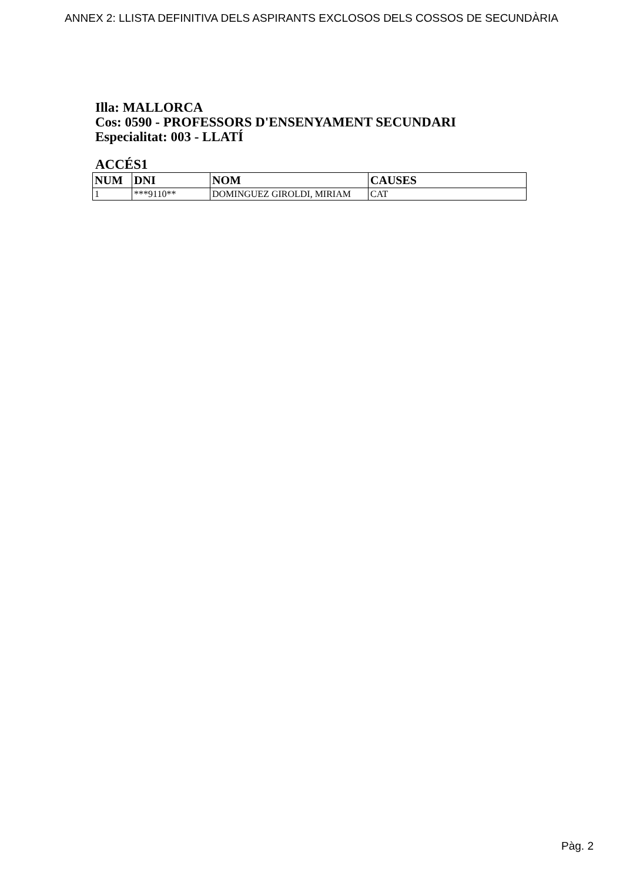ANNEX 2: LLISTA DEFINITIVA DELS ASPIRANTS EXCLOSOS DELS COSSOS DE SECUNDÀRIA
Illa: MALLORCA
Cos: 0590 - PROFESSORS D'ENSENYAMENT SECUNDARI
Especialitat: 003 - LLATÍ
ACCÉS1
| NUM | DNI | NOM | CAUSES |
| --- | --- | --- | --- |
| 1 | ***9110** | DOMINGUEZ GIROLDI, MIRIAM | CAT |
Pàg. 2